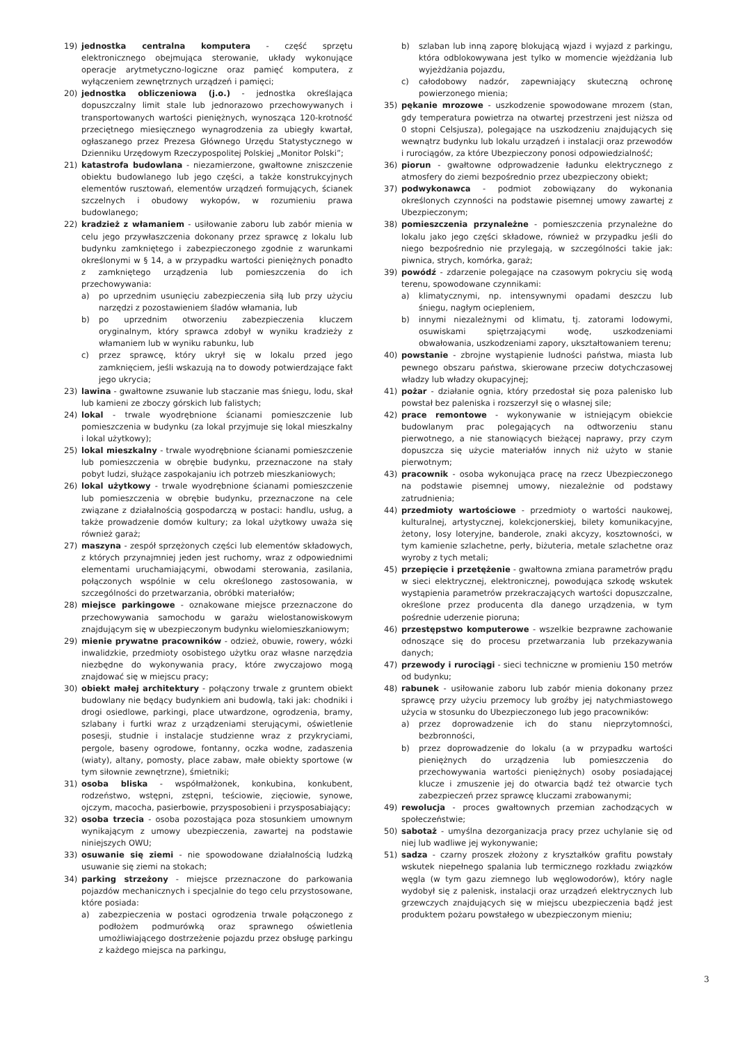19) jednostka centralna komputera - część sprzętu elektronicznego obejmująca sterowanie, układy wykonujące operacje arytmetyczno-logiczne oraz pamięć komputera, z wyłączeniem zewnętrznych urządzeń i pamięci;
20) jednostka obliczeniowa (j.o.) - jednostka określająca dopuszczalny limit stale lub jednorazowo przechowywanych i transportowanych wartości pieniężnych, wynosząca 120-krotność przeciętnego miesięcznego wynagrodzenia za ubiegły kwartał, ogłaszanego przez Prezesa Głównego Urzędu Statystycznego w Dzienniku Urzędowym Rzeczypospolitej Polskiej „Monitor Polski”;
21) katastrofa budowlana - niezamierzone, gwałtowne zniszczenie obiektu budowlanego lub jego części, a także konstrukcyjnych elementów rusztowań, elementów urządzeń formujących, ścianek szczelnych i obudowy wykopów, w rozumieniu prawa budowlanego;
22) kradzież z włamaniem - usiłowanie zaboru lub zabór mienia w celu jego przywłaszczenia dokonany przez sprawcę z lokalu lub budynku zamkniętego i zabezpieczonego zgodnie z warunkami określonymi w § 14, a w przypadku wartości pieniężnych ponadto z zamkniętego urządzenia lub pomieszczenia do ich przechowywania:
a) po uprzednim usunięciu zabezpieczenia siłą lub przy użyciu narzędzi z pozostawieniem śladów włamania, lub
b) po uprzednim otworzeniu zabezpieczenia kluczem oryginalnym, który sprawca zdobył w wyniku kradzieży z włamaniem lub w wyniku rabunku, lub
c) przez sprawcę, który ukrył się w lokalu przed jego zamknięciem, jeśli wskazują na to dowody potwierdzające fakt jego ukrycia;
23) lawina - gwałtowne zsuwanie lub staczanie mas śniegu, lodu, skał lub kamieni ze zboczy górskich lub falistych;
24) lokal - trwale wyodrębnione ścianami pomieszczenie lub pomieszczenia w budynku (za lokal przyjmuje się lokal mieszkalny i lokal użytkowy);
25) lokal mieszkalny - trwale wyodrębnione ścianami pomieszczenie lub pomieszczenia w obrębie budynku, przeznaczone na stały pobyt ludzi, służące zaspokajaniu ich potrzeb mieszkaniowych;
26) lokal użytkowy - trwale wyodrębnione ścianami pomieszczenie lub pomieszczenia w obrębie budynku, przeznaczone na cele związane z działalnością gospodarczą w postaci: handlu, usług, a także prowadzenie domów kultury; za lokal użytkowy uważa się również garaż;
27) maszyna - zespół sprzężonych części lub elementów składowych, z których przynajmniej jeden jest ruchomy, wraz z odpowiednimi elementami uruchamiającymi, obwodami sterowania, zasilania, połączonych wspólnie w celu określonego zastosowania, w szczególności do przetwarzania, obróbki materiałów;
28) miejsce parkingowe - oznakowane miejsce przeznaczone do przechowywania samochodu w garażu wielostanowiskowym znajdującym się w ubezpieczonym budynku wielomieszkaniowym;
29) mienie prywatne pracowników - odzież, obuwie, rowery, wózki inwalidzkie, przedmioty osobistego użytku oraz własne narzędzia niezbędne do wykonywania pracy, które zwyczajowo mogą znajdować się w miejscu pracy;
30) obiekt małej architektury - połączony trwale z gruntem obiekt budowlany nie będący budynkiem ani budowlą, taki jak: chodniki i drogi osiedlowe, parkingi, place utwardzone, ogrodzenia, bramy, szlabany i furtki wraz z urządzeniami sterującymi, oświetlenie posesji, studnie i instalacje studzienne wraz z przykryciami, pergole, baseny ogrodowe, fontanny, oczka wodne, zadaszenia (wiaty), altany, pomosty, place zabaw, małe obiekty sportowe (w tym siłownie zewnętrzne), śmietniki;
31) osoba bliska - współmałżonek, konkubina, konkubent, rodzeństwo, wstępni, zstępni, teściowie, zięciowie, synowe, ojczym, macocha, pasierbowie, przysposobieni i przysposabiający;
32) osoba trzecia - osoba pozostająca poza stosunkiem umownym wynikającym z umowy ubezpieczenia, zawartej na podstawie niniejszych OWU;
33) osuwanie się ziemi - nie spowodowane działalnością ludzką usuwanie się ziemi na stokach;
34) parking strzeżony - miejsce przeznaczone do parkowania pojazdów mechanicznych i specjalnie do tego celu przystosowane, które posiada:
a) zabezpieczenia w postaci ogrodzenia trwale połączonego z podłożem podmurówką oraz sprawnego oświetlenia umożliwiającego dostrzeżenie pojazdu przez obsługę parkingu z każdego miejsca na parkingu,
b) szlaban lub inną zaporę blokującą wjazd i wyjazd z parkingu, która odblokowywana jest tylko w momencie wjeżdżania lub wyjeżdżania pojazdu,
c) całodobowy nadzór, zapewniający skuteczną ochronę powierzonego mienia;
35) pękanie mrozowe - uszkodzenie spowodowane mrozem (stan, gdy temperatura powietrza na otwartej przestrzeni jest niższa od 0 stopni Celsjusza), polegające na uszkodzeniu znajdujących się wewnątrz budynku lub lokalu urządzeń i instalacji oraz przewodów i rurociągów, za które Ubezpieczony ponosi odpowiedzialność;
36) piorun - gwałtowne odprowadzenie ładunku elektrycznego z atmosfery do ziemi bezpośrednio przez ubezpieczony obiekt;
37) podwykonawca - podmiot zobowiązany do wykonania określonych czynności na podstawie pisemnej umowy zawartej z Ubezpieczonym;
38) pomieszczenia przynależne - pomieszczenia przynależne do lokalu jako jego części składowe, również w przypadku jeśli do niego bezpośrednio nie przylegają, w szczególności takie jak: piwnica, strych, komórka, garaż;
39) powódź - zdarzenie polegające na czasowym pokryciu się wodą terenu, spowodowane czynnikami:
a) klimatycznymi, np. intensywnymi opadami deszczu lub śniegu, nagłym ociepleniem,
b) innymi niezależnymi od klimatu, tj. zatorami lodowymi, osuwiskami spiętrzającymi wodę, uszkodzeniami obwałowania, uszkodzeniami zapory, ukształtowaniem terenu;
40) powstanie - zbrojne wystąpienie ludności państwa, miasta lub pewnego obszaru państwa, skierowane przeciw dotychczasowej władzy lub władzy okupacyjnej;
41) pożar - działanie ognia, który przedostał się poza palenisko lub powstał bez paleniska i rozszerzył się o własnej sile;
42) prace remontowe - wykonywanie w istniejącym obiekcie budowlanym prac polegających na odtworzeniu stanu pierwotnego, a nie stanowiących bieżącej naprawy, przy czym dopuszcza się użycie materiałów innych niż użyto w stanie pierwotnym;
43) pracownik - osoba wykonująca pracę na rzecz Ubezpieczonego na podstawie pisemnej umowy, niezależnie od podstawy zatrudnienia;
44) przedmioty wartościowe - przedmioty o wartości naukowej, kulturalnej, artystycznej, kolekcjonerskiej, bilety komunikacyjne, żetony, losy loteryjne, banderole, znaki akcyzy, kosztowności, w tym kamienie szlachetne, perły, biżuteria, metale szlachetne oraz wyroby z tych metali;
45) przepięcie i przetężenie - gwałtowna zmiana parametrów prądu w sieci elektrycznej, elektronicznej, powodująca szkodę wskutek wystąpienia parametrów przekraczających wartości dopuszczalne, określone przez producenta dla danego urządzenia, w tym pośrednie uderzenie pioruna;
46) przestępstwo komputerowe - wszelkie bezprawne zachowanie odnoszące się do procesu przetwarzania lub przekazywania danych;
47) przewody i rurociągi - sieci techniczne w promieniu 150 metrów od budynku;
48) rabunek - usiłowanie zaboru lub zabór mienia dokonany przez sprawcę przy użyciu przemocy lub groźby jej natychmiastowego użycia w stosunku do Ubezpieczonego lub jego pracowników:
a) przez doprowadzenie ich do stanu nieprzytomności, bezbronności,
b) przez doprowadzenie do lokalu (a w przypadku wartości pieniężnych do urządzenia lub pomieszczenia do przechowywania wartości pieniężnych) osoby posiadającej klucze i zmuszenie jej do otwarcia bądź też otwarcie tych zabezpieczeń przez sprawcę kluczami zrabowanymi;
49) rewolucja - proces gwałtownych przemian zachodzących w społeczeństwie;
50) sabotaż - umyślna dezorganizacja pracy przez uchylanie się od niej lub wadliwe jej wykonywanie;
51) sadza - czarny proszek złożony z kryształków grafitu powstały wskutek niepełnego spalania lub termicznego rozkładu związków węgla (w tym gazu ziemnego lub węglowodorów), który nagle wydobył się z palenisk, instalacji oraz urządzeń elektrycznych lub grzewczych znajdujących się w miejscu ubezpieczenia bądź jest produktem pożaru powstałego w ubezpieczonym mieniu;
3